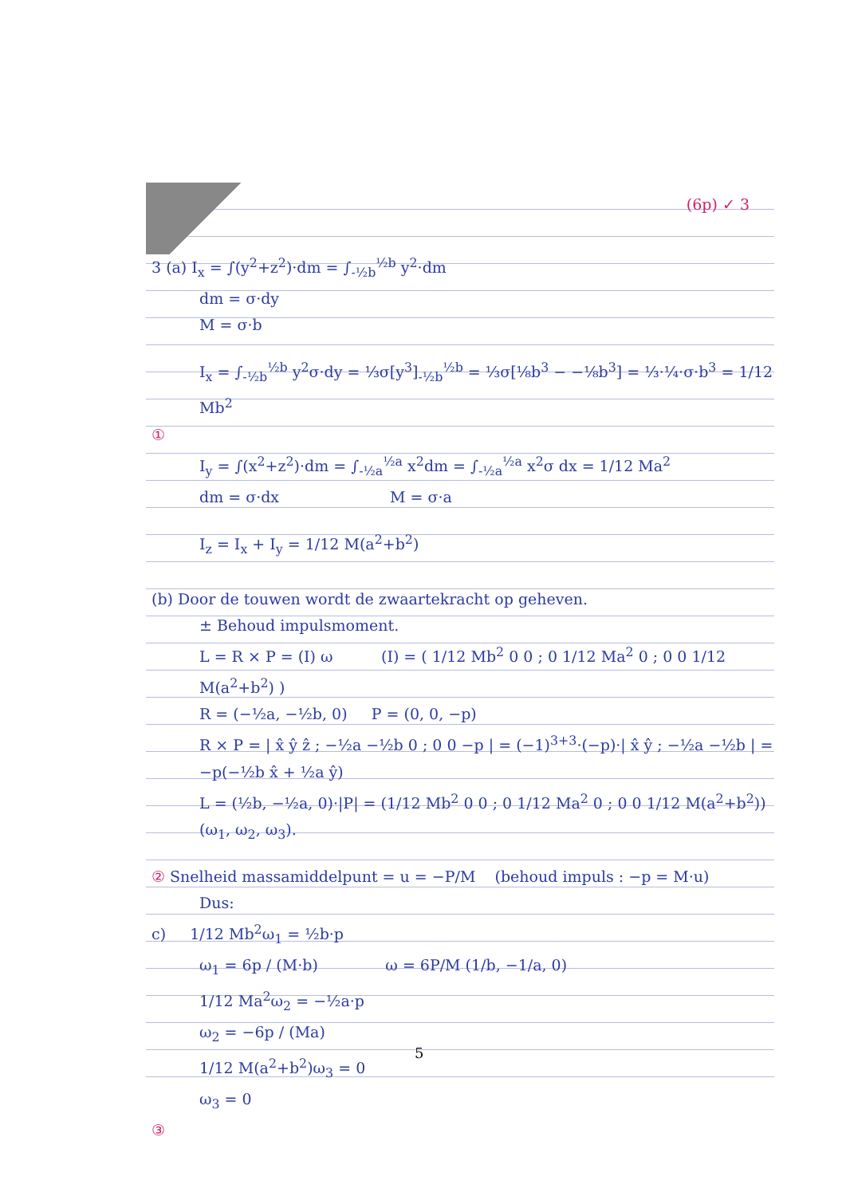(6p) ✓ 3
3 (a) I<sub>x</sub> = ∫(y<sup>2</sup>+z<sup>2</sup>)·dm = ∫<sub>-½b</sub><sup>½b</sup> y<sup>2</sup>·dm
dm = σ·dy
M = σ·b
I<sub>x</sub> = ∫<sub>-½b</sub><sup>½b</sup> y<sup>2</sup>σ·dy = ⅓σ[y<sup>3</sup>]<sub>-½b</sub><sup>½b</sup> = ⅓σ[⅛b<sup>3</sup> − −⅛b<sup>3</sup>] = ⅓·¼·σ·b<sup>3</sup> = 1/12 Mb<sup>2</sup>
①
I<sub>y</sub> = ∫(x<sup>2</sup>+z<sup>2</sup>)·dm = ∫<sub>-½a</sub><sup>½a</sup> x<sup>2</sup>dm = ∫<sub>-½a</sub><sup>½a</sup> x<sup>2</sup>σ dx = 1/12 Ma<sup>2</sup>
dm = σ·dx M = σ·a
I<sub>z</sub> = I<sub>x</sub> + I<sub>y</sub> = 1/12 M(a<sup>2</sup>+b<sup>2</sup>)
(b) Door de touwen wordt de zwaartekracht op geheven.
± Behoud impulsmoment.
L = R × P = (I) ω (I) = ( 1/12 Mb<sup>2</sup> 0 0 ; 0 1/12 Ma<sup>2</sup> 0 ; 0 0 1/12 M(a<sup>2</sup>+b<sup>2</sup>) )
R = (−½a, −½b, 0) P = (0, 0, −p)
R × P = | x̂ ŷ ẑ ; −½a −½b 0 ; 0 0 −p | = (−1)<sup>3+3</sup>·(−p)·| x̂ ŷ ; −½a −½b | = −p(−½b x̂ + ½a ŷ)
L = (½b, −½a, 0)·|P| = (1/12 Mb<sup>2</sup> 0 0 ; 0 1/12 Ma<sup>2</sup> 0 ; 0 0 1/12 M(a<sup>2</sup>+b<sup>2</sup>)) (ω<sub>1</sub>, ω<sub>2</sub>, ω<sub>3</sub>).
② Snelheid massamiddelpunt = u = −P/M (behoud impuls : −p = M·u)
Dus:
c) 1/12 Mb<sup>2</sup>ω<sub>1</sub> = ½b·p
ω<sub>1</sub> = 6p / (M·b) ω = 6P/M (1/b, −1/a, 0)
1/12 Ma<sup>2</sup>ω<sub>2</sub> = −½a·p
ω<sub>2</sub> = −6p / (Ma)
1/12 M(a<sup>2</sup>+b<sup>2</sup>)ω<sub>3</sub> = 0
ω<sub>3</sub> = 0
③
5